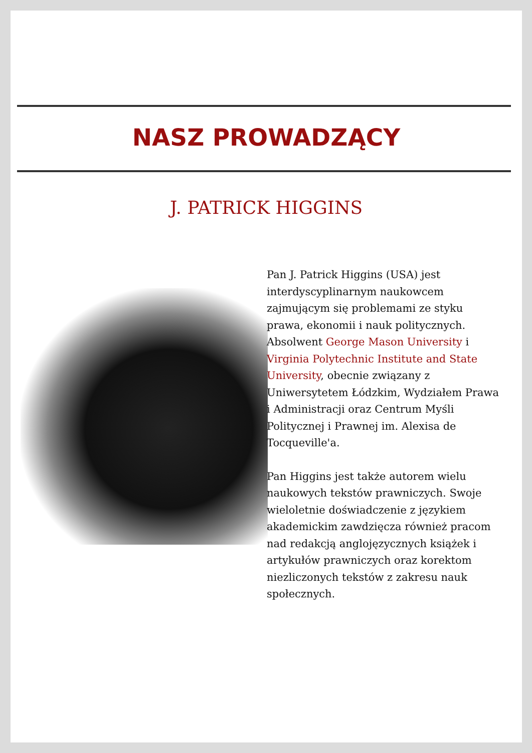NASZ PROWADZĄCY
J. PATRICK HIGGINS
Pan J. Patrick Higgins (USA) jest interdyscyplinarnym naukowcem zajmującym się problemami ze styku prawa, ekonomii i nauk politycznych. Absolwent George Mason University i Virginia Polytechnic Institute and State University, obecnie związany z Uniwersytetem Łódzkim, Wydziałem Prawa i Administracji oraz Centrum Myśli Politycznej i Prawnej im. Alexisa de Tocqueville'a.
Pan Higgins jest także autorem wielu naukowych tekstów prawniczych. Swoje wieloletnie doświadczenie z językiem akademickim zawdzięcza również pracom nad redakcją anglojęzycznych książek i artykułów prawniczych oraz korektom niezliczonych tekstów z zakresu nauk społecznych.